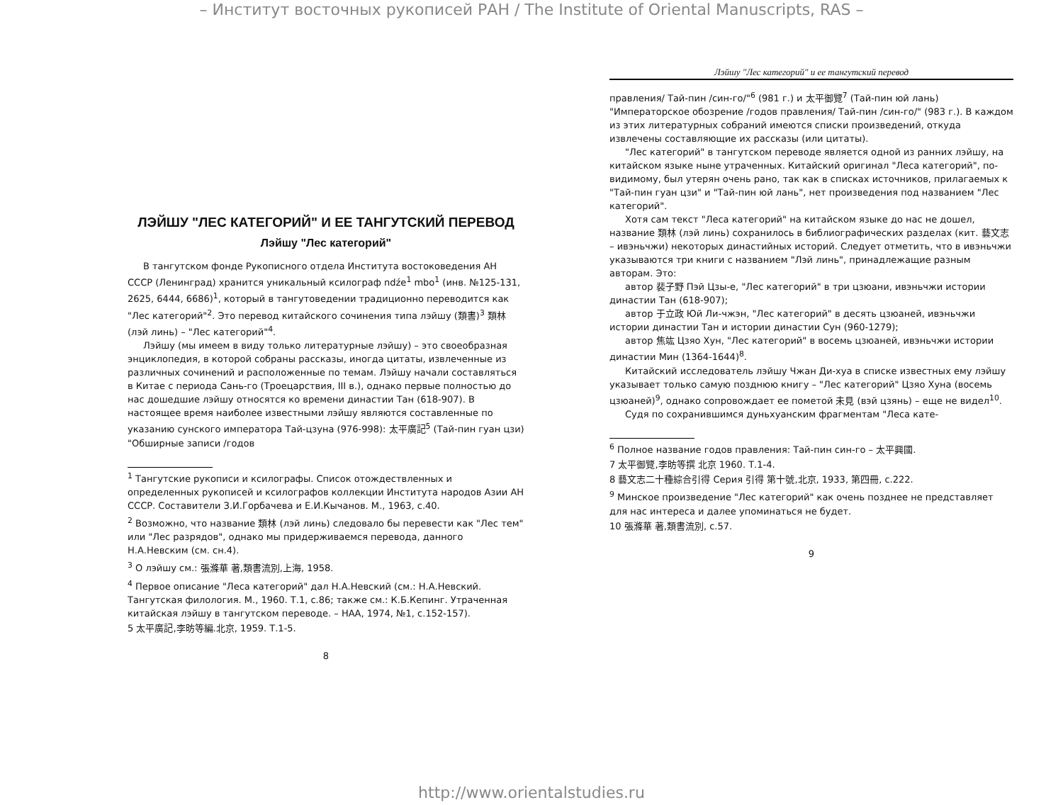– Институт восточных рукописей РАН / The Institute of Oriental Manuscripts, RAS –
ЛЭЙШУ "ЛЕС КАТЕГОРИЙ" И ЕЕ ТАНГУТСКИЙ ПЕРЕВОД
Лэйшу "Лес категорий"
В тангутском фонде Рукописного отдела Института востоковедения АН СССР (Ленинград) хранится уникальный ксилограф ndźe<sup>1</sup> mbo<sup>1</sup> (инв. №125-131, 2625, 6444, 6686)<sup>1</sup>, который в тангутоведении традиционно переводится как "Лес категорий"<sup>2</sup>. Это перевод китайского сочинения типа лэйшу (類書)<sup>3</sup> 類林 (лэй линь) – "Лес категорий"<sup>4</sup>.
Лэйшу (мы имеем в виду только литературные лэйшу) – это своеобразная энциклопедия, в которой собраны рассказы, иногда цитаты, извлеченные из различных сочинений и расположенные по темам. Лэйшу начали составляться в Китае с периода Сань-го (Троецарствия, III в.), однако первые полностью до нас дошедшие лэйшу относятся ко времени династии Тан (618-907). В настоящее время наиболее известными лэйшу являются составленные по указанию сунского императора Тай-цзуна (976-998): 太平廣記<sup>5</sup> (Тай-пин гуан цзи) "Обширные записи /годов
<sup>1</sup> Тангутские рукописи и ксилографы. Список отождествленных и определенных рукописей и ксилографов коллекции Института народов Азии АН СССР. Составители З.И.Горбачева и Е.И.Кычанов. М., 1963, с.40.
<sup>2</sup> Возможно, что название 類林 (лэй линь) следовало бы перевести как "Лес тем" или "Лес разрядов", однако мы придерживаемся перевода, данного Н.А.Невским (см. сн.4).
<sup>3</sup> О лэйшу см.: 張滌華 著,類書流別,上海, 1958.
<sup>4</sup> Первое описание "Леса категорий" дал Н.А.Невский (см.: Н.А.Невский. Тангутская филология. М., 1960. Т.1, с.86; также см.: К.Б.Кепинг. Утраченная китайская лэйшу в тангутском переводе. – НАА, 1974, №1, с.152-157).
5 太平廣記,李昉等編.北京, 1959. Т.1-5.
8
Лэйшу "Лес категорий" и ее тангутский перевод
правления/ Тай-пин /син-го/"<sup>6</sup> (981 г.) и 太平御覽<sup>7</sup> (Тай-пин юй лань) "Императорское обозрение /годов правления/ Тай-пин /син-го/" (983 г.). В каждом из этих литературных собраний имеются списки произведений, откуда извлечены составляющие их рассказы (или цитаты).
"Лес категорий" в тангутском переводе является одной из ранних лэйшу, на китайском языке ныне утраченных. Китайский оригинал "Леса категорий", по-видимому, был утерян очень рано, так как в списках источников, прилагаемых к "Тай-пин гуан цзи" и "Тай-пин юй лань", нет произведения под названием "Лес категорий".
Хотя сам текст "Леса категорий" на китайском языке до нас не дошел, название 類林 (лэй линь) сохранилось в библиографических разделах (кит. 藝文志 – ивэньчжи) некоторых династийных историй. Следует отметить, что в ивэньчжи указываются три книги с названием "Лэй линь", принадлежащие разным авторам. Это:
автор 裴子野 Пэй Цзы-е, "Лес категорий" в три цзюани, ивэньчжи истории династии Тан (618-907);
автор 于立政 Юй Ли-чжэн, "Лес категорий" в десять цзюаней, ивэньчжи истории династии Тан и истории династии Сун (960-1279);
автор 焦竑 Цзяо Хун, "Лес категорий" в восемь цзюаней, ивэньчжи истории династии Мин (1364-1644)<sup>8</sup>.
Китайский исследователь лэйшу Чжан Ди-хуа в списке известных ему лэйшу указывает только самую позднюю книгу – "Лес категорий" Цзяо Хуна (восемь цзюаней)<sup>9</sup>, однако сопровождает ее пометой 未見 (вэй цзянь) – еще не видел<sup>10</sup>.
Судя по сохранившимся дуньхуанским фрагментам "Леса кате-
<sup>6</sup> Полное название годов правления: Тай-пин син-го – 太平興國.
7 太平御覽,李昉等撰 北京 1960. Т.1-4.
8 藝文志二十種綜合引得 Серия 引得 第十號,北京, 1933, 第四冊, с.222.
<sup>9</sup> Минское произведение "Лес категорий" как очень позднее не представляет для нас интереса и далее упоминаться не будет.
10 張滌華 著,類書流別, с.57.
9
http://www.orientalstudies.ru